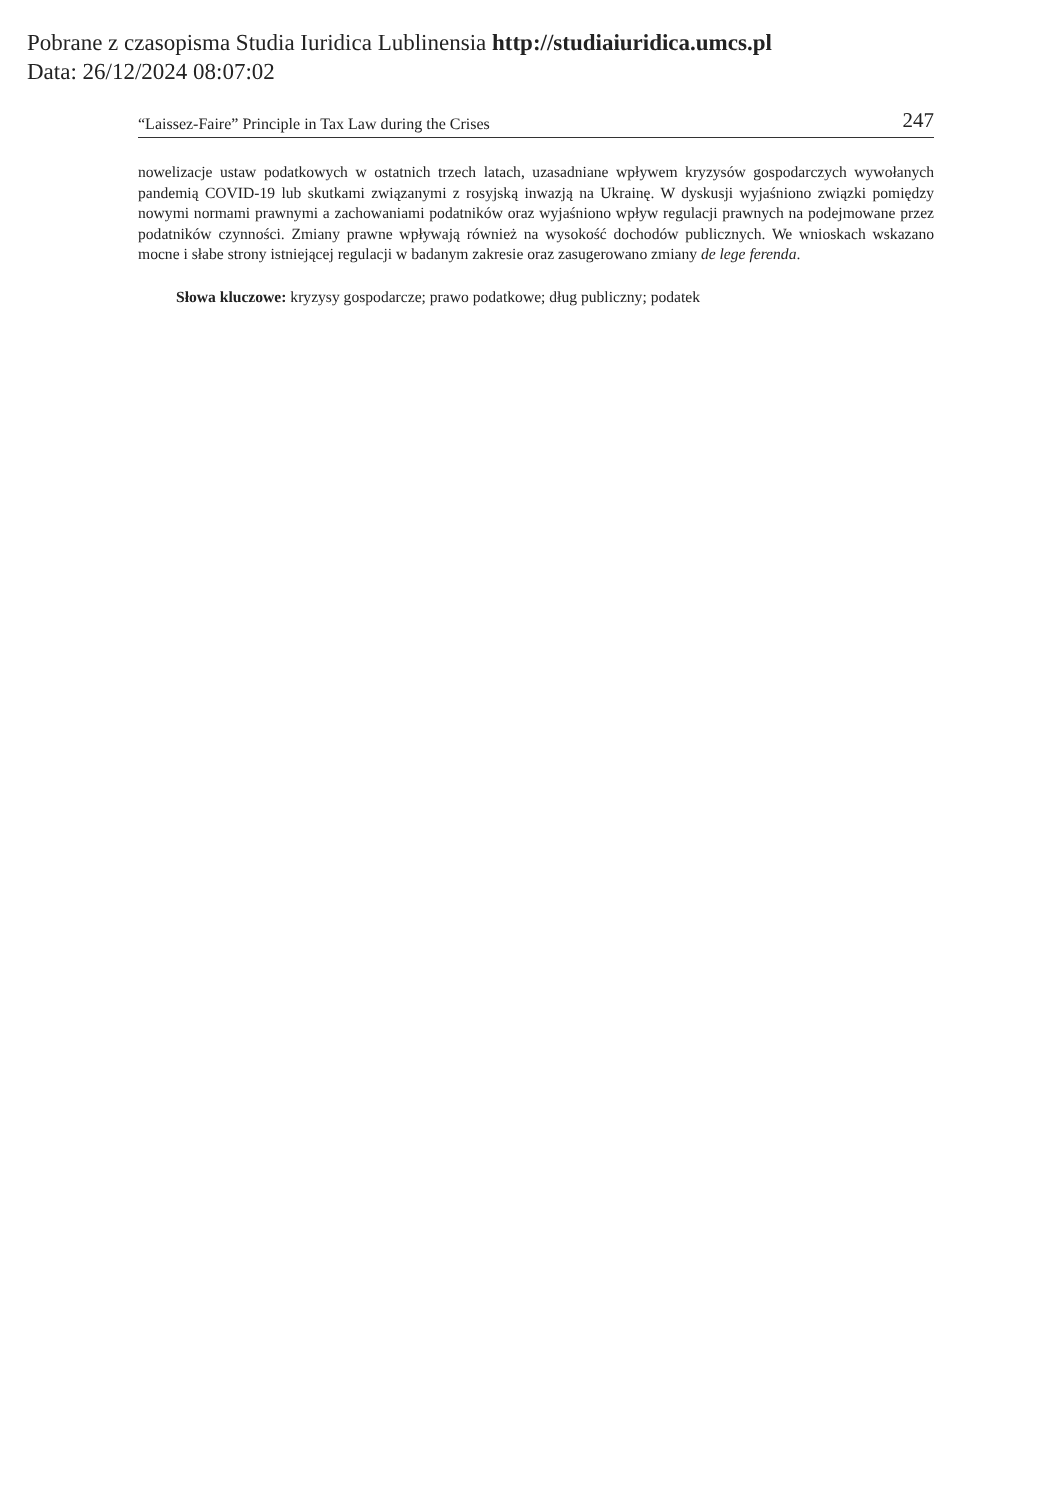Pobrane z czasopisma Studia Iuridica Lublinensia http://studiaiuridica.umcs.pl
Data: 26/12/2024 08:07:02
“Laissez-Faire” Principle in Tax Law during the Crises 247
nowelizacje ustaw podatkowych w ostatnich trzech latach, uzasadniane wpływem kryzysów gospodarczych wywołanych pandemią COVID-19 lub skutkami związanymi z rosyjską inwazją na Ukrainę. W dyskusji wyjaśniono związki pomiędzy nowymi normami prawnymi a zachowaniami podatników oraz wyjaśniono wpływ regulacji prawnych na podejmowane przez podatników czynności. Zmiany prawne wpływają również na wysokość dochodów publicznych. We wnioskach wskazano mocne i słabe strony istniejącej regulacji w badanym zakresie oraz zasugerowano zmiany de lege ferenda.
Słowa kluczowe: kryzysy gospodarcze; prawo podatkowe; dług publiczny; podatek